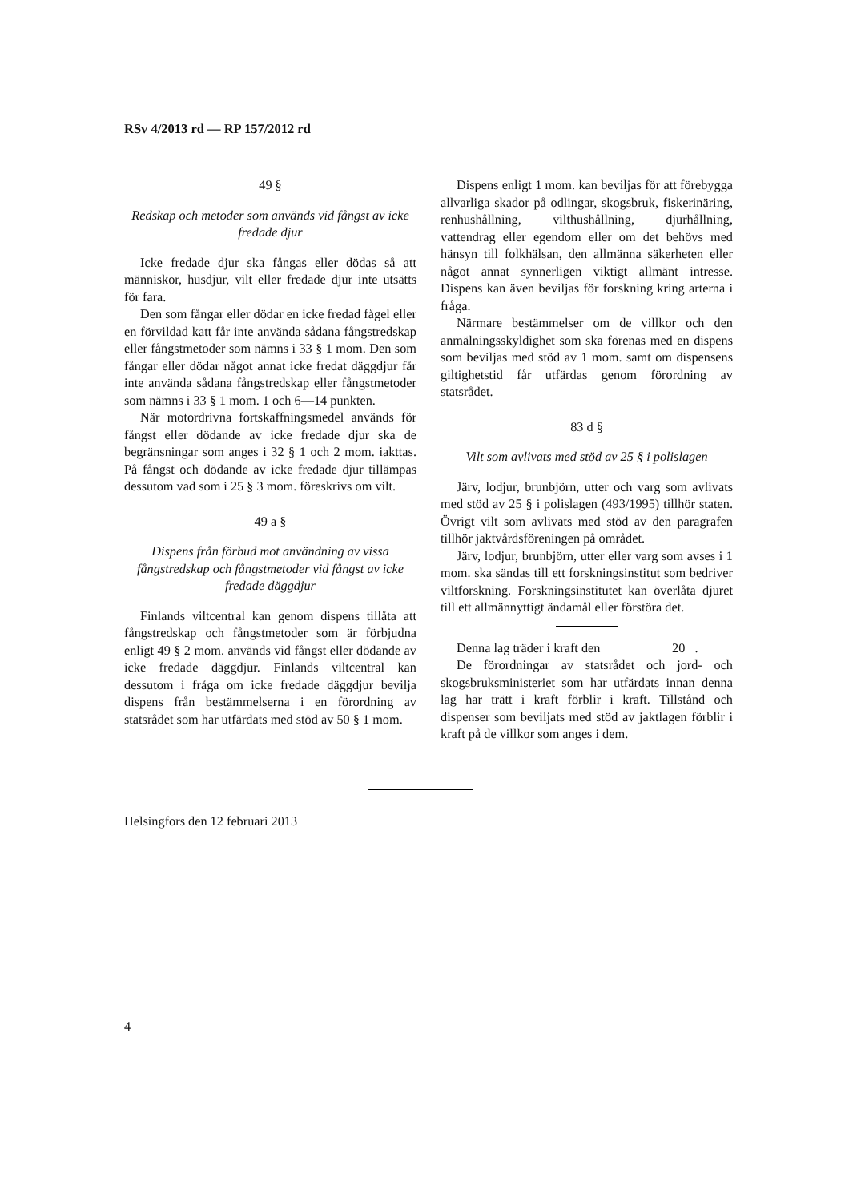RSv 4/2013 rd — RP 157/2012 rd
49 §
Redskap och metoder som används vid fångst av icke fredade djur
Icke fredade djur ska fångas eller dödas så att människor, husdjur, vilt eller fredade djur inte utsätts för fara.
Den som fångar eller dödar en icke fredad fågel eller en förvildad katt får inte använda sådana fångstredskap eller fångstmetoder som nämns i 33 § 1 mom. Den som fångar eller dödar något annat icke fredat däggdjur får inte använda sådana fångstredskap eller fångstmetoder som nämns i 33 § 1 mom. 1 och 6—14 punkten.
När motordrivna fortskaffningsmedel används för fångst eller dödande av icke fredade djur ska de begränsningar som anges i 32 § 1 och 2 mom. iakttas. På fångst och dödande av icke fredade djur tillämpas dessutom vad som i 25 § 3 mom. föreskrivs om vilt.
49 a §
Dispens från förbud mot användning av vissa fångstredskap och fångstmetoder vid fångst av icke fredade däggdjur
Finlands viltcentral kan genom dispens tillåta att fångstredskap och fångstmetoder som är förbjudna enligt 49 § 2 mom. används vid fångst eller dödande av icke fredade däggdjur. Finlands viltcentral kan dessutom i fråga om icke fredade däggdjur bevilja dispens från bestämmelserna i en förordning av statsrådet som har utfärdats med stöd av 50 § 1 mom.
Dispens enligt 1 mom. kan beviljas för att förebygga allvarliga skador på odlingar, skogsbruk, fiskerinäring, renhushållning, vilthushållning, djurhållning, vattendrag eller egendom eller om det behövs med hänsyn till folkhälsan, den allmänna säkerheten eller något annat synnerligen viktigt allmänt intresse. Dispens kan även beviljas för forskning kring arterna i fråga.
Närmare bestämmelser om de villkor och den anmälningsskyldighet som ska förenas med en dispens som beviljas med stöd av 1 mom. samt om dispensens giltighetstid får utfärdas genom förordning av statsrådet.
83 d §
Vilt som avlivats med stöd av 25 § i polislagen
Järv, lodjur, brunbjörn, utter och varg som avlivats med stöd av 25 § i polislagen (493/1995) tillhör staten. Övrigt vilt som avlivats med stöd av den paragrafen tillhör jaktvårdsföreningen på området.
Järv, lodjur, brunbjörn, utter eller varg som avses i 1 mom. ska sändas till ett forskningsinstitut som bedriver viltforskning. Forskningsinstitutet kan överlåta djuret till ett allmännyttigt ändamål eller förstöra det.
Denna lag träder i kraft den 20 .
De förordningar av statsrådet och jord- och skogsbruksministeriet som har utfärdats innan denna lag har trätt i kraft förblir i kraft. Tillstånd och dispenser som beviljats med stöd av jaktlagen förblir i kraft på de villkor som anges i dem.
Helsingfors den 12 februari 2013
4